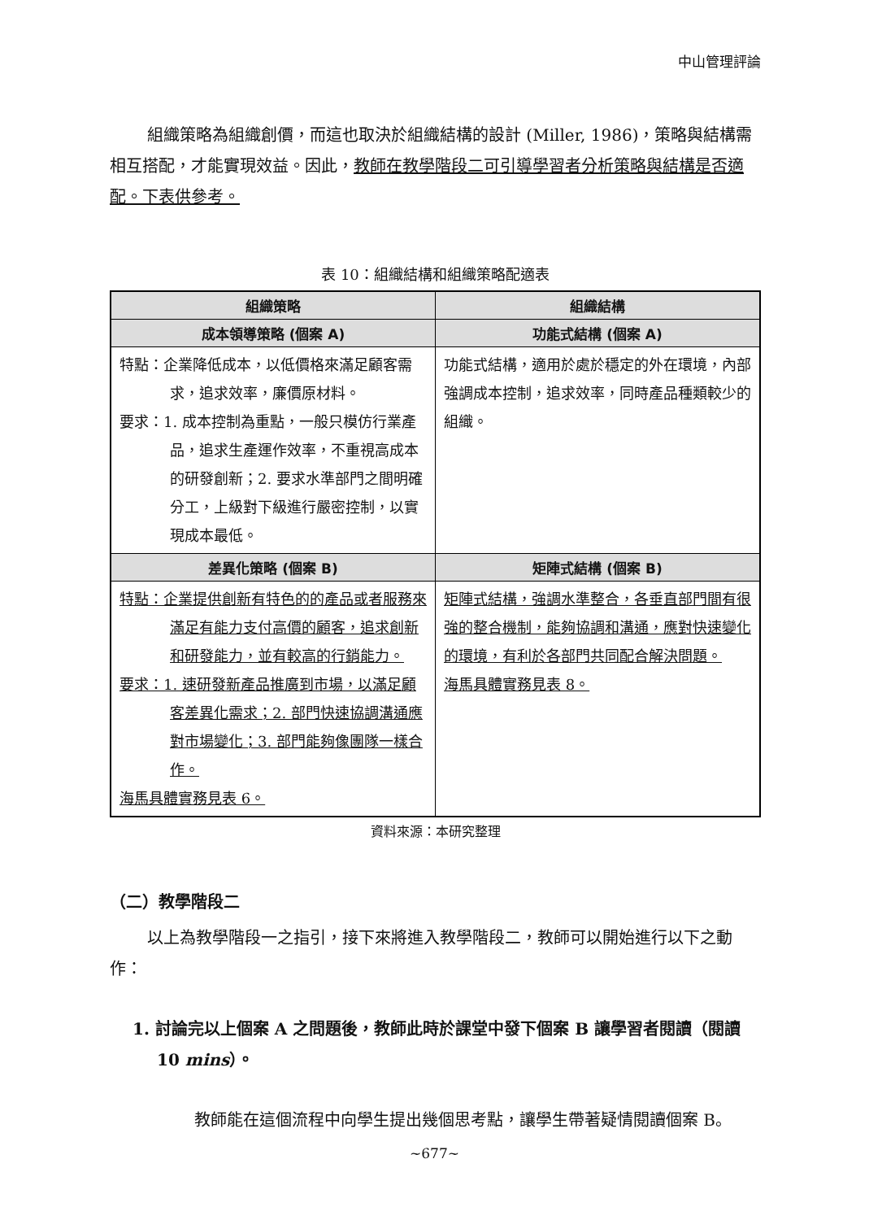中山管理評論
組織策略為組織創價，而這也取決於組織結構的設計 (Miller, 1986)，策略與結構需相互搭配，才能實現效益。因此，教師在教學階段二可引導學習者分析策略與結構是否適配。下表供參考。
表 10：組織結構和組織策略配適表
| 組織策略 | 組織結構 |
| --- | --- |
| 成本領導策略 (個案 A) | 功能式結構 (個案 A) |
| 特點：企業降低成本，以低價格來滿足顧客需求，追求效率，廉價原材料。 要求：1. 成本控制為重點，一般只模仿行業產品，追求生產運作效率，不重視高成本的研發創新；2. 要求水準部門之間明確分工，上級對下級進行嚴密控制，以實現成本最低。 | 功能式結構，適用於處於穩定的外在環境，內部強調成本控制，追求效率，同時產品種類較少的組織。 |
| 差異化策略 (個案 B) | 矩陣式結構 (個案 B) |
| 特點：企業提供創新有特色的的產品或者服務來滿足有能力支付高價的顧客，追求創新和研發能力，並有較高的行銷能力。 要求：1. 速研發新產品推廣到市場，以滿足顧客差異化需求；2. 部門快速協調溝通應對市場變化；3. 部門能夠像團隊一樣合作。 海馬具體實務見表 6。 | 矩陣式結構，強調水準整合，各垂直部門間有很強的整合機制，能夠協調和溝通，應對快速變化的環境，有利於各部門共同配合解決問題。 海馬具體實務見表 8。 |
資料來源：本研究整理
（二）教學階段二
以上為教學階段一之指引，接下來將進入教學階段二，教師可以開始進行以下之動作：
1. 討論完以上個案 A 之問題後，教師此時於課堂中發下個案 B 讓學習者閱讀（閱讀 10 mins）。
教師能在這個流程中向學生提出幾個思考點，讓學生帶著疑情閱讀個案 B。
~677~